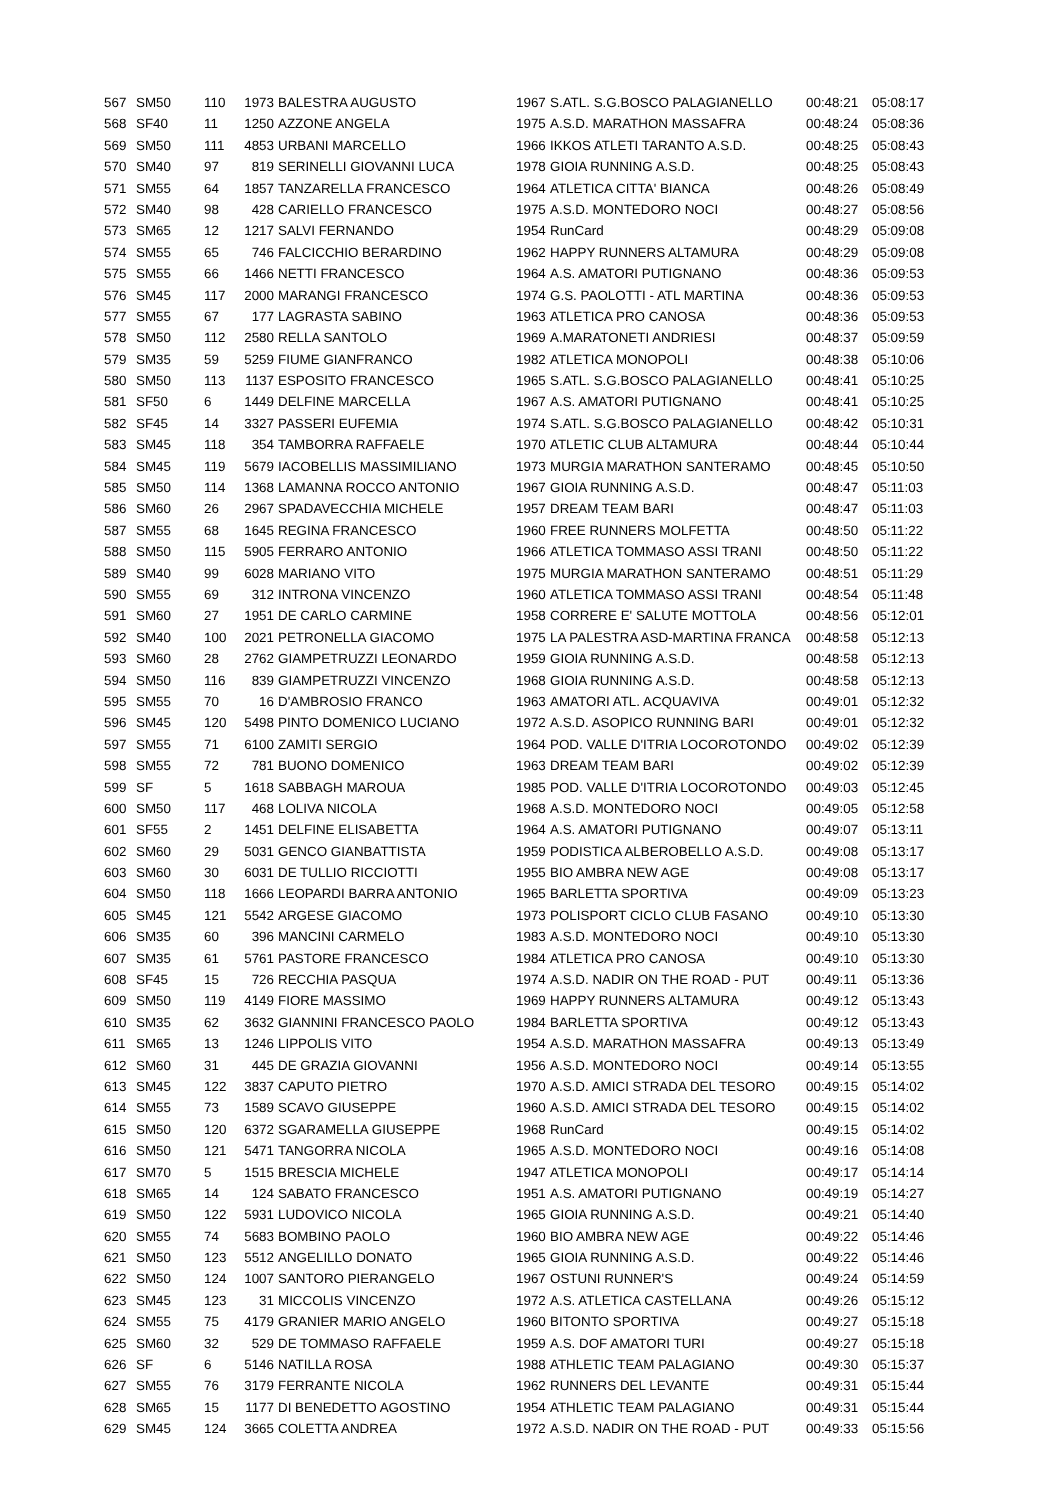| 567 | SM50 | 110 | 1973 | BALESTRA AUGUSTO | 1967 | S.ATL. S.G.BOSCO PALAGIANELLO | 00:48:21 | 05:08:17 |
| 568 | SF40 | 11 | 1250 | AZZONE ANGELA | 1975 | A.S.D. MARATHON MASSAFRA | 00:48:24 | 05:08:36 |
| 569 | SM50 | 111 | 4853 | URBANI MARCELLO | 1966 | IKKOS ATLETI TARANTO A.S.D. | 00:48:25 | 05:08:43 |
| 570 | SM40 | 97 | 819 | SERINELLI GIOVANNI LUCA | 1978 | GIOIA RUNNING A.S.D. | 00:48:25 | 05:08:43 |
| 571 | SM55 | 64 | 1857 | TANZARELLA FRANCESCO | 1964 | ATLETICA CITTA' BIANCA | 00:48:26 | 05:08:49 |
| 572 | SM40 | 98 | 428 | CARIELLO FRANCESCO | 1975 | A.S.D. MONTEDORO NOCI | 00:48:27 | 05:08:56 |
| 573 | SM65 | 12 | 1217 | SALVI FERNANDO | 1954 | RunCard | 00:48:29 | 05:09:08 |
| 574 | SM55 | 65 | 746 | FALCICCHIO BERARDINO | 1962 | HAPPY RUNNERS ALTAMURA | 00:48:29 | 05:09:08 |
| 575 | SM55 | 66 | 1466 | NETTI FRANCESCO | 1964 | A.S. AMATORI PUTIGNANO | 00:48:36 | 05:09:53 |
| 576 | SM45 | 117 | 2000 | MARANGI FRANCESCO | 1974 | G.S. PAOLOTTI - ATL MARTINA | 00:48:36 | 05:09:53 |
| 577 | SM55 | 67 | 177 | LAGRASTA SABINO | 1963 | ATLETICA PRO CANOSA | 00:48:36 | 05:09:53 |
| 578 | SM50 | 112 | 2580 | RELLA SANTOLO | 1969 | A.MARATONETI ANDRIESI | 00:48:37 | 05:09:59 |
| 579 | SM35 | 59 | 5259 | FIUME GIANFRANCO | 1982 | ATLETICA MONOPOLI | 00:48:38 | 05:10:06 |
| 580 | SM50 | 113 | 1137 | ESPOSITO FRANCESCO | 1965 | S.ATL. S.G.BOSCO PALAGIANELLO | 00:48:41 | 05:10:25 |
| 581 | SF50 | 6 | 1449 | DELFINE MARCELLA | 1967 | A.S. AMATORI PUTIGNANO | 00:48:41 | 05:10:25 |
| 582 | SF45 | 14 | 3327 | PASSERI EUFEMIA | 1974 | S.ATL. S.G.BOSCO PALAGIANELLO | 00:48:42 | 05:10:31 |
| 583 | SM45 | 118 | 354 | TAMBORRA RAFFAELE | 1970 | ATLETIC CLUB ALTAMURA | 00:48:44 | 05:10:44 |
| 584 | SM45 | 119 | 5679 | IACOBELLIS MASSIMILIANO | 1973 | MURGIA MARATHON SANTERAMO | 00:48:45 | 05:10:50 |
| 585 | SM50 | 114 | 1368 | LAMANNA ROCCO ANTONIO | 1967 | GIOIA RUNNING A.S.D. | 00:48:47 | 05:11:03 |
| 586 | SM60 | 26 | 2967 | SPADAVECCHIA MICHELE | 1957 | DREAM TEAM BARI | 00:48:47 | 05:11:03 |
| 587 | SM55 | 68 | 1645 | REGINA FRANCESCO | 1960 | FREE RUNNERS MOLFETTA | 00:48:50 | 05:11:22 |
| 588 | SM50 | 115 | 5905 | FERRARO ANTONIO | 1966 | ATLETICA TOMMASO ASSI TRANI | 00:48:50 | 05:11:22 |
| 589 | SM40 | 99 | 6028 | MARIANO VITO | 1975 | MURGIA MARATHON SANTERAMO | 00:48:51 | 05:11:29 |
| 590 | SM55 | 69 | 312 | INTRONA VINCENZO | 1960 | ATLETICA TOMMASO ASSI TRANI | 00:48:54 | 05:11:48 |
| 591 | SM60 | 27 | 1951 | DE CARLO CARMINE | 1958 | CORRERE E' SALUTE MOTTOLA | 00:48:56 | 05:12:01 |
| 592 | SM40 | 100 | 2021 | PETRONELLA GIACOMO | 1975 | LA PALESTRA ASD-MARTINA FRANCA | 00:48:58 | 05:12:13 |
| 593 | SM60 | 28 | 2762 | GIAMPETRUZZI LEONARDO | 1959 | GIOIA RUNNING A.S.D. | 00:48:58 | 05:12:13 |
| 594 | SM50 | 116 | 839 | GIAMPETRUZZI VINCENZO | 1968 | GIOIA RUNNING A.S.D. | 00:48:58 | 05:12:13 |
| 595 | SM55 | 70 | 16 | D'AMBROSIO FRANCO | 1963 | AMATORI ATL. ACQUAVIVA | 00:49:01 | 05:12:32 |
| 596 | SM45 | 120 | 5498 | PINTO DOMENICO LUCIANO | 1972 | A.S.D. ASOPICO RUNNING BARI | 00:49:01 | 05:12:32 |
| 597 | SM55 | 71 | 6100 | ZAMITI SERGIO | 1964 | POD. VALLE D'ITRIA LOCOROTONDO | 00:49:02 | 05:12:39 |
| 598 | SM55 | 72 | 781 | BUONO DOMENICO | 1963 | DREAM TEAM BARI | 00:49:02 | 05:12:39 |
| 599 | SF | 5 | 1618 | SABBAGH MAROUA | 1985 | POD. VALLE D'ITRIA LOCOROTONDO | 00:49:03 | 05:12:45 |
| 600 | SM50 | 117 | 468 | LOLIVA NICOLA | 1968 | A.S.D. MONTEDORO NOCI | 00:49:05 | 05:12:58 |
| 601 | SF55 | 2 | 1451 | DELFINE ELISABETTA | 1964 | A.S. AMATORI PUTIGNANO | 00:49:07 | 05:13:11 |
| 602 | SM60 | 29 | 5031 | GENCO GIANBATTISTA | 1959 | PODISTICA ALBEROBELLO A.S.D. | 00:49:08 | 05:13:17 |
| 603 | SM60 | 30 | 6031 | DE TULLIO RICCIOTTI | 1955 | BIO AMBRA NEW AGE | 00:49:08 | 05:13:17 |
| 604 | SM50 | 118 | 1666 | LEOPARDI BARRA ANTONIO | 1965 | BARLETTA SPORTIVA | 00:49:09 | 05:13:23 |
| 605 | SM45 | 121 | 5542 | ARGESE GIACOMO | 1973 | POLISPORT CICLO CLUB FASANO | 00:49:10 | 05:13:30 |
| 606 | SM35 | 60 | 396 | MANCINI CARMELO | 1983 | A.S.D. MONTEDORO NOCI | 00:49:10 | 05:13:30 |
| 607 | SM35 | 61 | 5761 | PASTORE FRANCESCO | 1984 | ATLETICA PRO CANOSA | 00:49:10 | 05:13:30 |
| 608 | SF45 | 15 | 726 | RECCHIA PASQUA | 1974 | A.S.D. NADIR ON THE ROAD - PUT | 00:49:11 | 05:13:36 |
| 609 | SM50 | 119 | 4149 | FIORE MASSIMO | 1969 | HAPPY RUNNERS ALTAMURA | 00:49:12 | 05:13:43 |
| 610 | SM35 | 62 | 3632 | GIANNINI FRANCESCO PAOLO | 1984 | BARLETTA SPORTIVA | 00:49:12 | 05:13:43 |
| 611 | SM65 | 13 | 1246 | LIPPOLIS VITO | 1954 | A.S.D. MARATHON MASSAFRA | 00:49:13 | 05:13:49 |
| 612 | SM60 | 31 | 445 | DE GRAZIA GIOVANNI | 1956 | A.S.D. MONTEDORO NOCI | 00:49:14 | 05:13:55 |
| 613 | SM45 | 122 | 3837 | CAPUTO PIETRO | 1970 | A.S.D. AMICI STRADA DEL TESORO | 00:49:15 | 05:14:02 |
| 614 | SM55 | 73 | 1589 | SCAVO GIUSEPPE | 1960 | A.S.D. AMICI STRADA DEL TESORO | 00:49:15 | 05:14:02 |
| 615 | SM50 | 120 | 6372 | SGARAMELLA GIUSEPPE | 1968 | RunCard | 00:49:15 | 05:14:02 |
| 616 | SM50 | 121 | 5471 | TANGORRA NICOLA | 1965 | A.S.D. MONTEDORO NOCI | 00:49:16 | 05:14:08 |
| 617 | SM70 | 5 | 1515 | BRESCIA MICHELE | 1947 | ATLETICA MONOPOLI | 00:49:17 | 05:14:14 |
| 618 | SM65 | 14 | 124 | SABATO FRANCESCO | 1951 | A.S. AMATORI PUTIGNANO | 00:49:19 | 05:14:27 |
| 619 | SM50 | 122 | 5931 | LUDOVICO NICOLA | 1965 | GIOIA RUNNING A.S.D. | 00:49:21 | 05:14:40 |
| 620 | SM55 | 74 | 5683 | BOMBINO PAOLO | 1960 | BIO AMBRA NEW AGE | 00:49:22 | 05:14:46 |
| 621 | SM50 | 123 | 5512 | ANGELILLO DONATO | 1965 | GIOIA RUNNING A.S.D. | 00:49:22 | 05:14:46 |
| 622 | SM50 | 124 | 1007 | SANTORO PIERANGELO | 1967 | OSTUNI RUNNER'S | 00:49:24 | 05:14:59 |
| 623 | SM45 | 123 | 31 | MICCOLIS VINCENZO | 1972 | A.S. ATLETICA CASTELLANA | 00:49:26 | 05:15:12 |
| 624 | SM55 | 75 | 4179 | GRANIER MARIO ANGELO | 1960 | BITONTO SPORTIVA | 00:49:27 | 05:15:18 |
| 625 | SM60 | 32 | 529 | DE TOMMASO RAFFAELE | 1959 | A.S. DOF AMATORI TURI | 00:49:27 | 05:15:18 |
| 626 | SF | 6 | 5146 | NATILLA ROSA | 1988 | ATHLETIC TEAM PALAGIANO | 00:49:30 | 05:15:37 |
| 627 | SM55 | 76 | 3179 | FERRANTE NICOLA | 1962 | RUNNERS DEL LEVANTE | 00:49:31 | 05:15:44 |
| 628 | SM65 | 15 | 1177 | DI BENEDETTO AGOSTINO | 1954 | ATHLETIC TEAM PALAGIANO | 00:49:31 | 05:15:44 |
| 629 | SM45 | 124 | 3665 | COLETTA ANDREA | 1972 | A.S.D. NADIR ON THE ROAD - PUT | 00:49:33 | 05:15:56 |